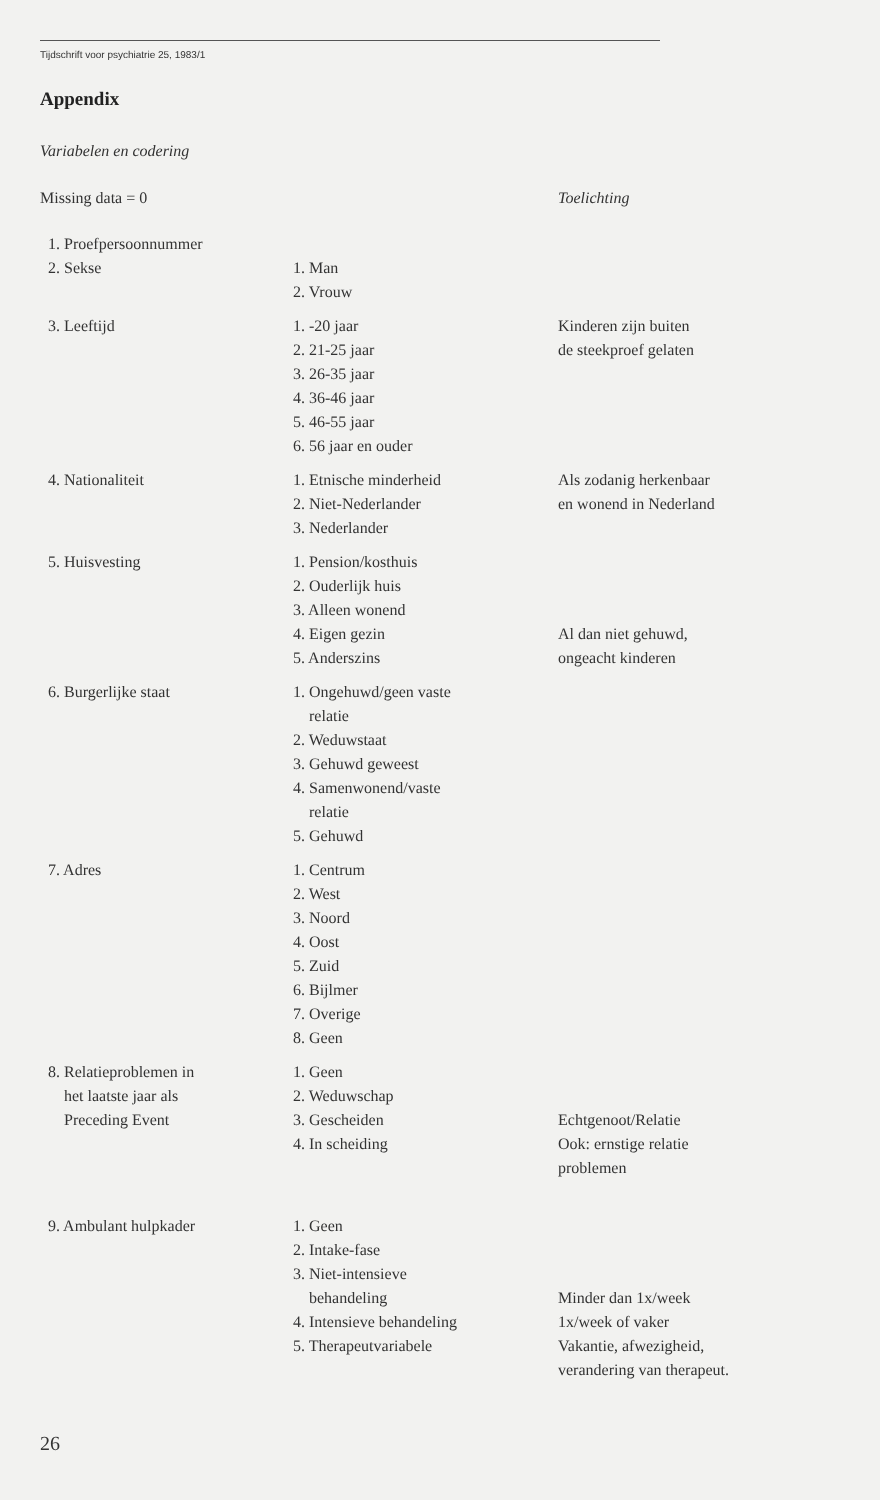Tijdschrift voor psychiatrie 25, 1983/1
Appendix
Variabelen en codering
| Missing data = 0 | | Toelichting |
| 1. Proefpersoonnummer | | |
| 2. Sekse | 1. Man 2. Vrouw | |
| 3. Leeftijd | 1. -20 jaar 2. 21-25 jaar 3. 26-35 jaar 4. 36-46 jaar 5. 46-55 jaar 6. 56 jaar en ouder | Kinderen zijn buiten de steekproef gelaten |
| 4. Nationaliteit | 1. Etnische minderheid 2. Niet-Nederlander 3. Nederlander | Als zodanig herkenbaar en wonend in Nederland |
| 5. Huisvesting | 1. Pension/kosthuis 2. Ouderlijk huis 3. Alleen wonend 4. Eigen gezin 5. Anderszins | Al dan niet gehuwd, ongeacht kinderen |
| 6. Burgerlijke staat | 1. Ongehuwd/geen vaste relatie 2. Weduwstaat 3. Gehuwd geweest 4. Samenwonend/vaste relatie 5. Gehuwd | |
| 7. Adres | 1. Centrum 2. West 3. Noord 4. Oost 5. Zuid 6. Bijlmer 7. Overige 8. Geen | |
| 8. Relatieproblemen in het laatste jaar als Preceding Event | 1. Geen 2. Weduwschap 3. Gescheiden 4. In scheiding | Echtgenoot/Relatie Ook: ernstige relatie problemen |
| 9. Ambulant hulpkader | 1. Geen 2. Intake-fase 3. Niet-intensieve behandeling 4. Intensieve behandeling 5. Therapeutvariabele | Minder dan 1x/week 1x/week of vaker Vakantie, afwezigheid, verandering van therapeut. |
26